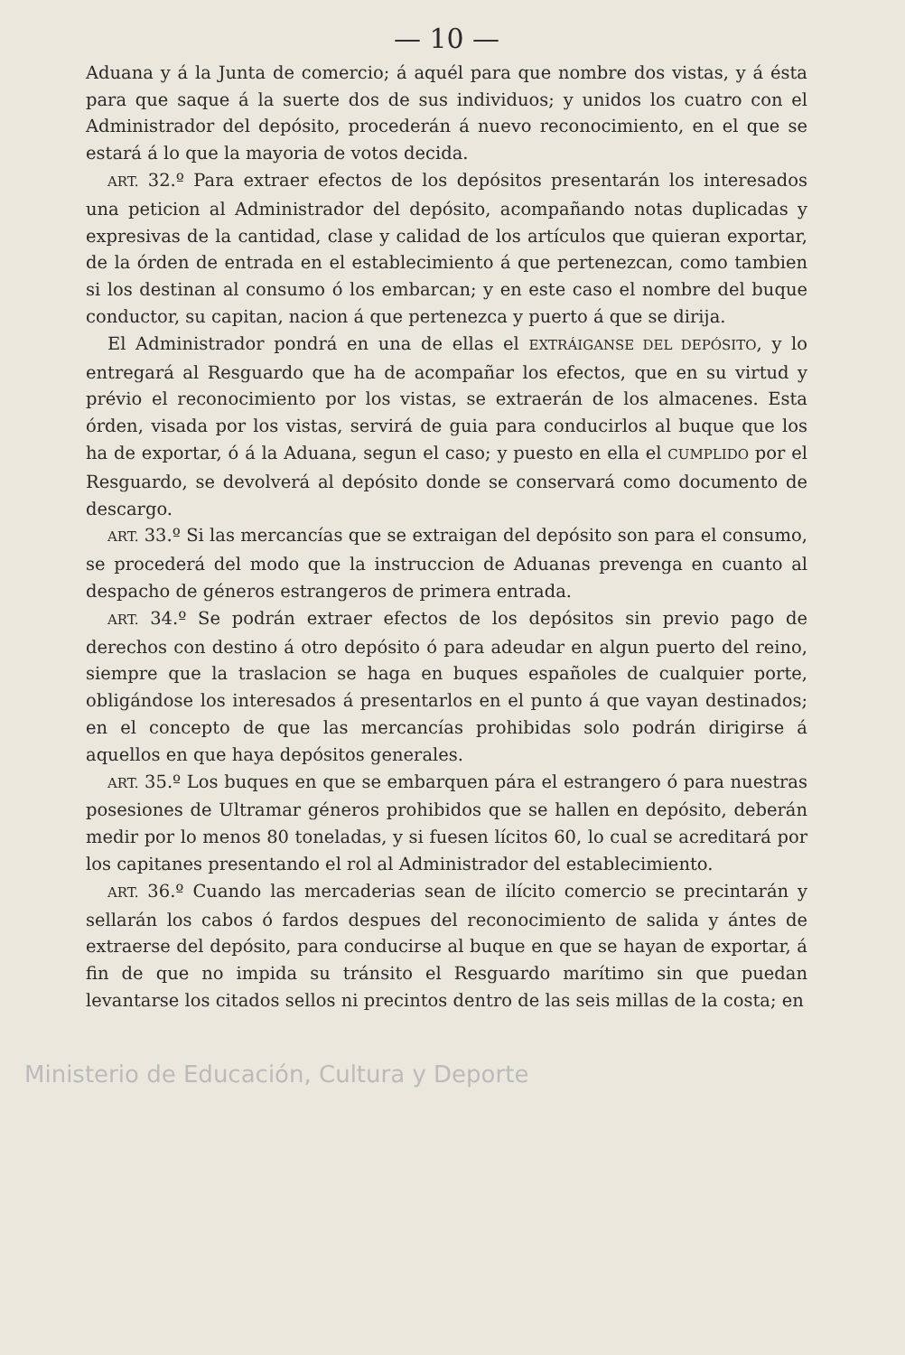— 10 —
Aduana y á la Junta de comercio; á aquél para que nombre dos vistas, y á ésta para que saque á la suerte dos de sus individuos; y unidos los cuatro con el Administrador del depósito, procederán á nuevo reconocimiento, en el que se estará á lo que la mayoria de votos decida.
ART. 32.º Para extraer efectos de los depósitos presentarán los interesados una peticion al Administrador del depósito, acompañando notas duplicadas y expresivas de la cantidad, clase y calidad de los artículos que quieran exportar, de la órden de entrada en el establecimiento á que pertenezcan, como tambien si los destinan al consumo ó los embarcan; y en este caso el nombre del buque conductor, su capitan, nacion á que pertenezca y puerto á que se dirija.
El Administrador pondrá en una de ellas el EXTRÁIGANSE DEL DEPÓSITO, y lo entregará al Resguardo que ha de acompañar los efectos, que en su virtud y prévio el reconocimiento por los vistas, se extraerán de los almacenes. Esta órden, visada por los vistas, servirá de guia para conducirlos al buque que los ha de exportar, ó á la Aduana, segun el caso; y puesto en ella el CUMPLIDO por el Resguardo, se devolverá al depósito donde se conservará como documento de descargo.
ART. 33.º Si las mercancías que se extraigan del depósito son para el consumo, se procederá del modo que la instruccion de Aduanas prevenga en cuanto al despacho de géneros estrangeros de primera entrada.
ART. 34.º Se podrán extraer efectos de los depósitos sin previo pago de derechos con destino á otro depósito ó para adeudar en algun puerto del reino, siempre que la traslacion se haga en buques españoles de cualquier porte, obligándose los interesados á presentarlos en el punto á que vayan destinados; en el concepto de que las mercancías prohibidas solo podrán dirigirse á aquellos en que haya depósitos generales.
ART. 35.º Los buques en que se embarquen pára el estrangero ó para nuestras posesiones de Ultramar géneros prohibidos que se hallen en depósito, deberán medir por lo menos 80 toneladas, y si fuesen lícitos 60, lo cual se acreditará por los capitanes presentando el rol al Administrador del establecimiento.
ART. 36.º Cuando las mercaderias sean de ilícito comercio se precintarán y sellarán los cabos ó fardos despues del reconocimiento de salida y ántes de extraerse del depósito, para conducirse al buque en que se hayan de exportar, á fin de que no impida su tránsito el Resguardo marítimo sin que puedan levantarse los citados sellos ni precintos dentro de las seis millas de la costa; en
Ministerio de Educación, Cultura y Deporte